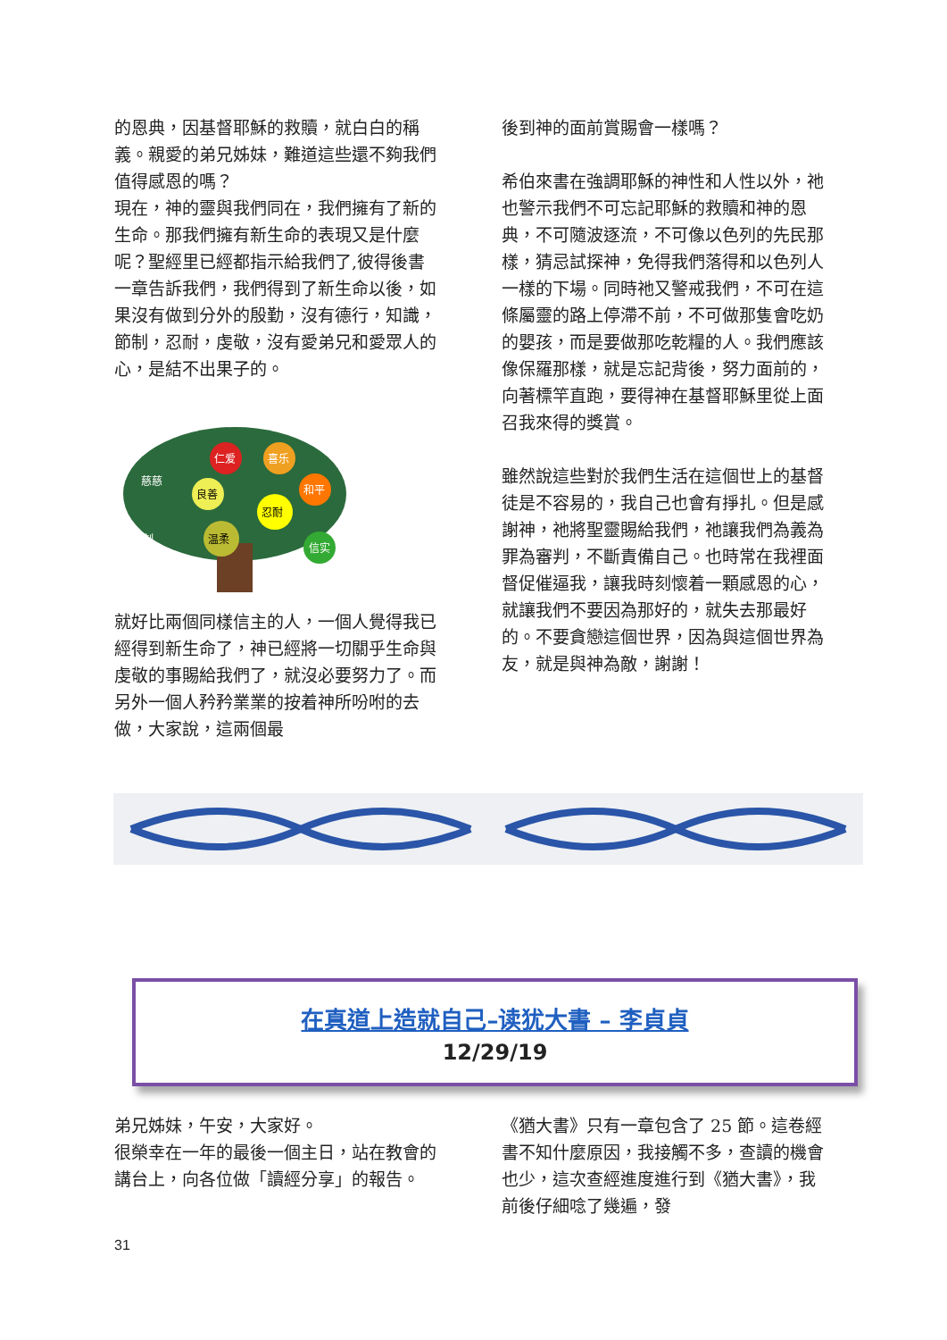的恩典，因基督耶穌的救贖，就白白的稱義。親愛的弟兄姊妹，難道這些還不夠我們值得感恩的嗎？
現在，神的靈與我們同在，我們擁有了新的生命。那我們擁有新生命的表現又是什麼呢？聖經里已經都指示給我們了,彼得後書一章告訴我們，我們得到了新生命以後，如果沒有做到分外的殷勤，沒有德行，知識，節制，忍耐，虔敬，沒有愛弟兄和愛眾人的心，是結不出果子的。
仁爱
喜乐
良善
和平
忍耐
温柔
信实
慈慈
节制
就好比兩個同樣信主的人，一個人覺得我已經得到新生命了，神已經將一切關乎生命與虔敬的事賜給我們了，就沒必要努力了。而另外一個人矜矜業業的按着神所吩咐的去做，大家說，這兩個最
後到神的面前賞賜會一樣嗎？
希伯來書在強調耶穌的神性和人性以外，祂也警示我們不可忘記耶穌的救贖和神的恩典，不可隨波逐流，不可像以色列的先民那樣，猜忌試探神，免得我們落得和以色列人一樣的下場。同時祂又警戒我們，不可在這條屬靈的路上停滯不前，不可做那隻會吃奶的嬰孩，而是要做那吃乾糧的人。我們應該像保羅那樣，就是忘記背後，努力面前的，向著標竿直跑，要得神在基督耶穌里從上面召我來得的獎賞。
雖然說這些對於我們生活在這個世上的基督徒是不容易的，我自己也會有掙扎。但是感謝神，祂將聖靈賜給我們，祂讓我們為義為罪為審判，不斷責備自己。也時常在我裡面督促催逼我，讓我時刻懷着一顆感恩的心，就讓我們不要因為那好的，就失去那最好的。不要貪戀這個世界，因為與這個世界為友，就是與神為敵，謝謝！
在真道上造就自己–读犹大書 – 李貞貞
12/29/19
弟兄姊妹，午安，大家好。
很榮幸在一年的最後一個主日，站在教會的講台上，向各位做「讀經分享」的報告。
《猶大書》只有一章包含了 25 節。這卷經書不知什麼原因，我接觸不多，查讀的機會也少，這次查經進度進行到《猶大書》，我前後仔細唸了幾遍，發
31